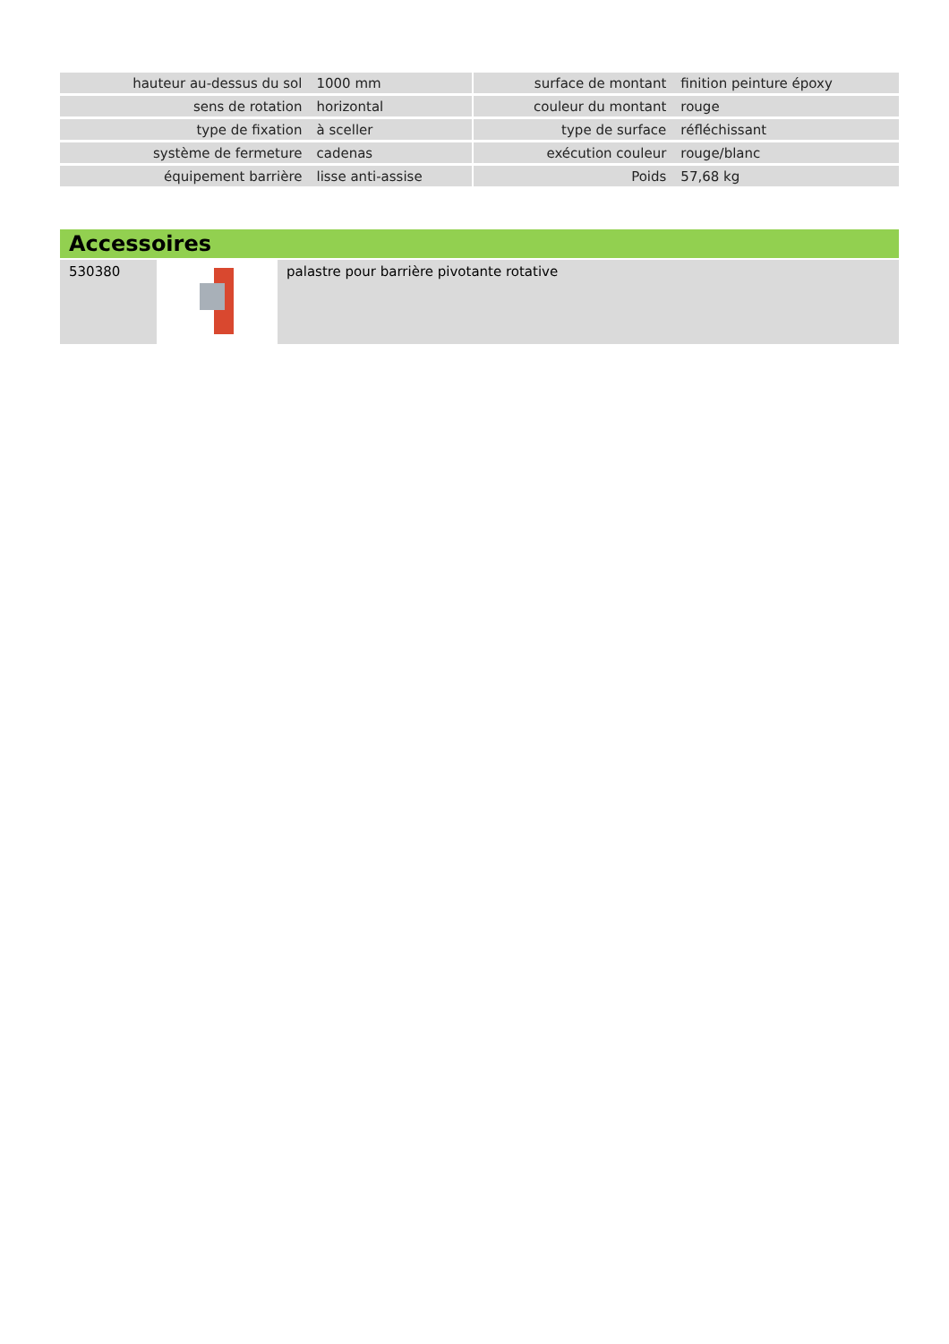| hauteur au-dessus du sol | 1000 mm | | surface de montant | finition peinture époxy |
| sens de rotation | horizontal | | couleur du montant | rouge |
| type de fixation | à sceller | | type de surface | réfléchissant |
| système de fermeture | cadenas | | exécution couleur | rouge/blanc |
| équipement barrière | lisse anti-assise | | Poids | 57,68 kg |
Accessoires
| 530380 | | palastre pour barrière pivotante rotative |